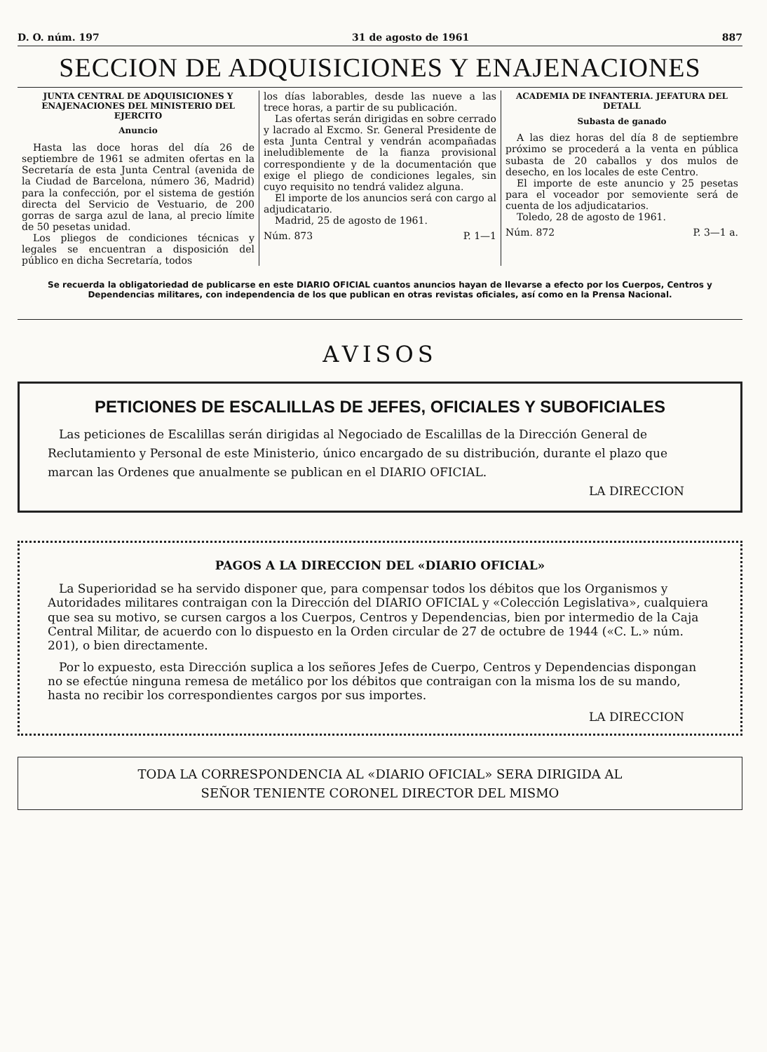D. O. núm. 197 31 de agosto de 1961 887
SECCION DE ADQUISICIONES Y ENAJENACIONES
JUNTA CENTRAL DE ADQUISICIONES Y ENAJENACIONES DEL MINISTERIO DEL EJERCITO
Anuncio
Hasta las doce horas del día 26 de septiembre de 1961 se admiten ofertas en la Secretaría de esta Junta Central (avenida de la Ciudad de Barcelona, número 36, Madrid) para la confección, por el sistema de gestión directa del Servicio de Vestuario, de 200 gorras de sarga azul de lana, al precio límite de 50 pesetas unidad.
Los pliegos de condiciones técnicas y legales se encuentran a disposición del público en dicha Secretaría, todos
los días laborables, desde las nueve a las trece horas, a partir de su publicación.
Las ofertas serán dirigidas en sobre cerrado y lacrado al Excmo. Sr. General Presidente de esta Junta Central y vendrán acompañadas ineludiblemente de la fianza provisional correspondiente y de la documentación que exige el pliego de condiciones legales, sin cuyo requisito no tendrá validez alguna.
El importe de los anuncios será con cargo al adjudicatario.
Madrid, 25 de agosto de 1961.
Núm. 873 P. 1—1
ACADEMIA DE INFANTERIA. JEFATURA DEL DETALL
Subasta de ganado
A las diez horas del día 8 de septiembre próximo se procederá a la venta en pública subasta de 20 caballos y dos mulos de desecho, en los locales de este Centro.
El importe de este anuncio y 25 pesetas para el voceador por semoviente será de cuenta de los adjudicatarios.
Toledo, 28 de agosto de 1961.
Núm. 872 P. 3—1 a.
Se recuerda la obligatoriedad de publicarse en este DIARIO OFICIAL cuantos anuncios hayan de llevarse a efecto por los Cuerpos, Centros y Dependencias militares, con independencia de los que publican en otras revistas oficiales, así como en la Prensa Nacional.
AVISOS
PETICIONES DE ESCALILLAS DE JEFES, OFICIALES Y SUBOFICIALES
Las peticiones de Escalillas serán dirigidas al Negociado de Escalillas de la Dirección General de Reclutamiento y Personal de este Ministerio, único encargado de su distribución, durante el plazo que marcan las Ordenes que anualmente se publican en el DIARIO OFICIAL.
LA DIRECCION
PAGOS A LA DIRECCION DEL «DIARIO OFICIAL»
La Superioridad se ha servido disponer que, para compensar todos los débitos que los Organismos y Autoridades militares contraigan con la Dirección del DIARIO OFICIAL y «Colección Legislativa», cualquiera que sea su motivo, se cursen cargos a los Cuerpos, Centros y Dependencias, bien por intermedio de la Caja Central Militar, de acuerdo con lo dispuesto en la Orden circular de 27 de octubre de 1944 («C. L.» núm. 201), o bien directamente.
Por lo expuesto, esta Dirección suplica a los señores Jefes de Cuerpo, Centros y Dependencias dispongan no se efectúe ninguna remesa de metálico por los débitos que contraigan con la misma los de su mando, hasta no recibir los correspondientes cargos por sus importes.
LA DIRECCION
TODA LA CORRESPONDENCIA AL «DIARIO OFICIAL» SERA DIRIGIDA AL
SEÑOR TENIENTE CORONEL DIRECTOR DEL MISMO